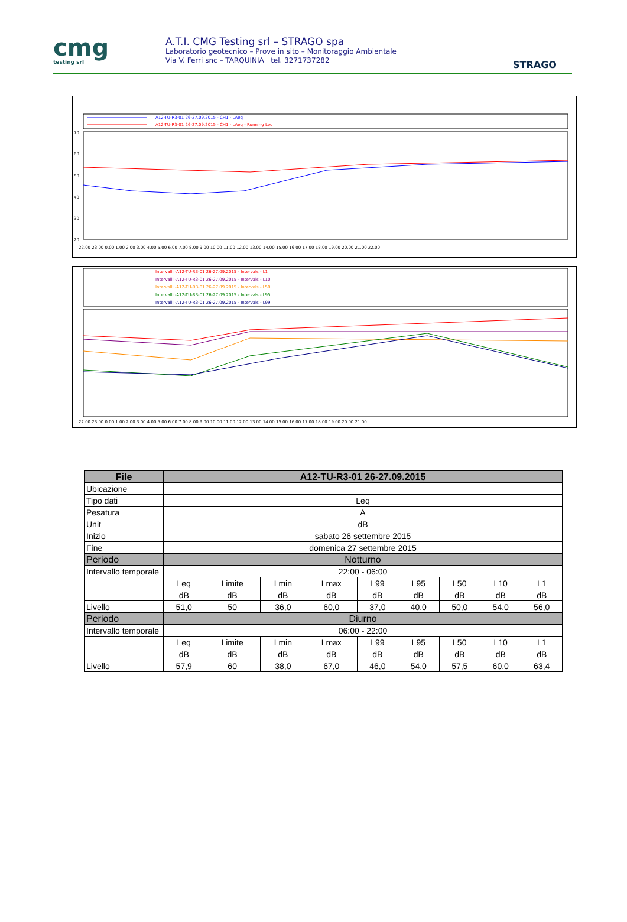cmg
testing srl
A.T.I. CMG Testing srl – STRAGO spa
Laboratorio geotecnico – Prove in sito – Monitoraggio Ambientale
Via V. Ferri snc – TARQUINIA tel. 3271737282
STRAGO
A12-TU-R3-01 26-27.09.2015 - CH1 - LAeq
A12-TU-R3-01 26-27.09.2015 - CH1 - LAeq - Running Leq
70
60
50
40
30
20
22.00 23.00 0.00 1.00 2.00 3.00 4.00 5.00 6.00 7.00 8.00 9.00 10.00 11.00 12.00 13.00 14.00 15.00 16.00 17.00 18.00 19.00 20.00 21.00 22.00
Intervalli -A12-TU-R3-01 26-27.09.2015 - Intervals - L1
Intervalli -A12-TU-R3-01 26-27.09.2015 - Intervals - L10
Intervalli -A12-TU-R3-01 26-27.09.2015 - Intervals - L50
Intervalli -A12-TU-R3-01 26-27.09.2015 - Intervals - L95
Intervalli -A12-TU-R3-01 26-27.09.2015 - Intervals - L99
22.00 23.00 0.00 1.00 2.00 3.00 4.00 5.00 6.00 7.00 8.00 9.00 10.00 11.00 12.00 13.00 14.00 15.00 16.00 17.00 18.00 19.00 20.00 21.00
| File | A12-TU-R3-01 26-27.09.2015 | | | | | | | | |
| --- | --- | --- | --- | --- | --- | --- | --- | --- | --- |
| Ubicazione | | | | | | | | | |
| Tipo dati | Leq | | | | | | | | |
| Pesatura | A | | | | | | | | |
| Unit | dB | | | | | | | | |
| Inizio | sabato 26 settembre 2015 | | | | | | | | |
| Fine | domenica 27 settembre 2015 | | | | | | | | |
| Periodo | Notturno | | | | | | | | |
| Intervallo temporale | 22:00 - 06:00 | | | | | | | | |
| | Leq | Limite | Lmin | Lmax | L99 | L95 | L50 | L10 | L1 |
| | dB | dB | dB | dB | dB | dB | dB | dB | dB |
| Livello | 51,0 | 50 | 36,0 | 60,0 | 37,0 | 40,0 | 50,0 | 54,0 | 56,0 |
| Periodo | Diurno | | | | | | | | |
| Intervallo temporale | 06:00 - 22:00 | | | | | | | | |
| | Leq | Limite | Lmin | Lmax | L99 | L95 | L50 | L10 | L1 |
| | dB | dB | dB | dB | dB | dB | dB | dB | dB |
| Livello | 57,9 | 60 | 38,0 | 67,0 | 46,0 | 54,0 | 57,5 | 60,0 | 63,4 |